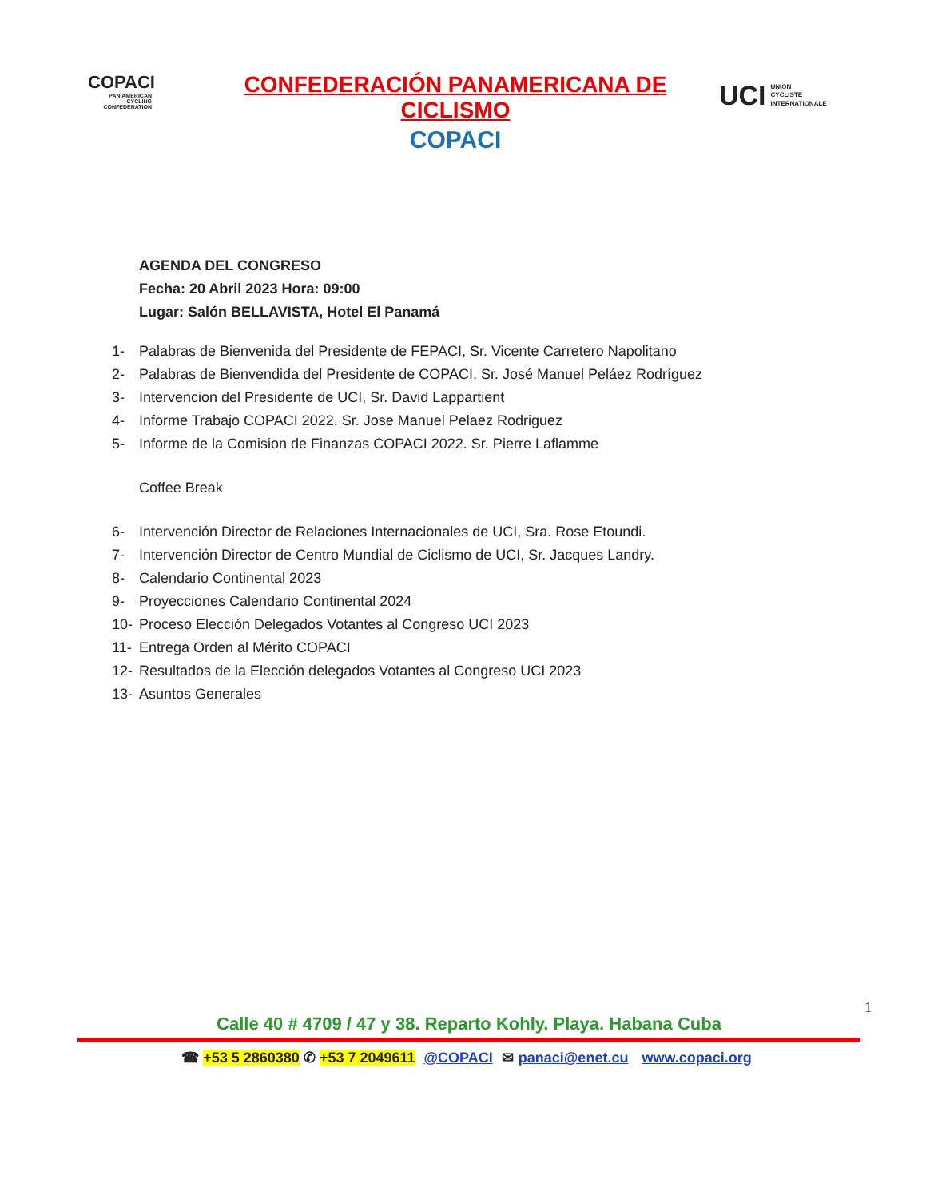COPACI
PAN AMERICAN CYCLING CONFEDERATION
CONFEDERACIÓN PANAMERICANA DE CICLISMO
COPACI
UCI UNION
CYCLISTE
INTERNATIONALE
AGENDA DEL CONGRESO
Fecha: 20 Abril 2023 Hora: 09:00
Lugar: Salón BELLAVISTA, Hotel El Panamá
1- Palabras de Bienvenida del Presidente de FEPACI, Sr. Vicente Carretero Napolitano
2- Palabras de Bienvendida del Presidente de COPACI, Sr. José Manuel Peláez Rodríguez
3- Intervencion del Presidente de UCI, Sr. David Lappartient
4- Informe Trabajo COPACI 2022. Sr. Jose Manuel Pelaez Rodriguez
5- Informe de la Comision de Finanzas COPACI 2022. Sr. Pierre Laflamme
Coffee Break
6- Intervención Director de Relaciones Internacionales de UCI, Sra. Rose Etoundi.
7- Intervención Director de Centro Mundial de Ciclismo de UCI, Sr. Jacques Landry.
8- Calendario Continental 2023
9- Proyecciones Calendario Continental 2024
10- Proceso Elección Delegados Votantes al Congreso UCI 2023
11- Entrega Orden al Mérito COPACI
12- Resultados de la Elección delegados Votantes al Congreso UCI 2023
13- Asuntos Generales
1
Calle 40 # 4709 / 47 y 38. Reparto Kohly. Playa. Habana Cuba
☎ +53 5 2860380 ✆ +53 7 2049611 @COPACI ✉ panaci@enet.cu www.copaci.org